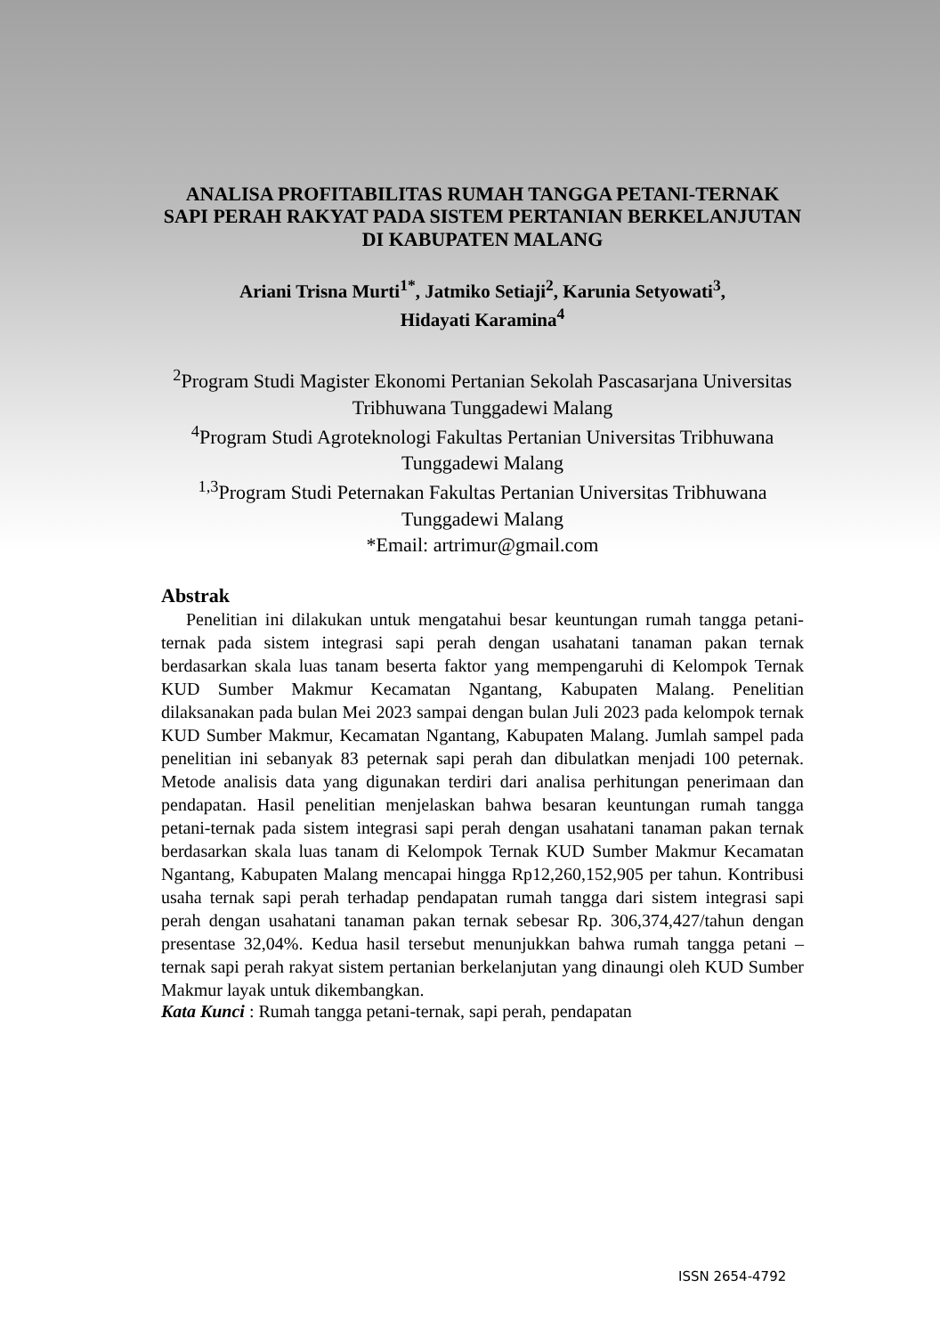ANALISA PROFITABILITAS RUMAH TANGGA PETANI-TERNAK SAPI PERAH RAKYAT PADA SISTEM PERTANIAN BERKELANJUTAN DI KABUPATEN MALANG
Ariani Trisna Murti<sup>1*</sup>, Jatmiko Setiaji<sup>2</sup>, Karunia Setyowati<sup>3</sup>,
Hidayati Karamina<sup>4</sup>
<sup>2</sup> Program Studi Magister Ekonomi Pertanian Sekolah Pascasarjana Universitas Tribhuwana Tunggadewi Malang
<sup>4</sup> Program Studi Agroteknologi Fakultas Pertanian Universitas Tribhuwana Tunggadewi Malang
<sup>1,3</sup>Program Studi Peternakan Fakultas Pertanian Universitas Tribhuwana Tunggadewi Malang
*Email: artrimur@gmail.com
Abstrak
Penelitian ini dilakukan untuk mengatahui besar keuntungan rumah tangga petani-ternak pada sistem integrasi sapi perah dengan usahatani tanaman pakan ternak berdasarkan skala luas tanam beserta faktor yang mempengaruhi di Kelompok Ternak KUD Sumber Makmur Kecamatan Ngantang, Kabupaten Malang. Penelitian dilaksanakan pada bulan Mei 2023 sampai dengan bulan Juli 2023 pada kelompok ternak KUD Sumber Makmur, Kecamatan Ngantang, Kabupaten Malang. Jumlah sampel pada penelitian ini sebanyak 83 peternak sapi perah dan dibulatkan menjadi 100 peternak. Metode analisis data yang digunakan terdiri dari analisa perhitungan penerimaan dan pendapatan. Hasil penelitian menjelaskan bahwa besaran keuntungan rumah tangga petani-ternak pada sistem integrasi sapi perah dengan usahatani tanaman pakan ternak berdasarkan skala luas tanam di Kelompok Ternak KUD Sumber Makmur Kecamatan Ngantang, Kabupaten Malang mencapai hingga Rp12,260,152,905 per tahun. Kontribusi usaha ternak sapi perah terhadap pendapatan rumah tangga dari sistem integrasi sapi perah dengan usahatani tanaman pakan ternak sebesar Rp. 306,374,427/tahun dengan presentase 32,04%. Kedua hasil tersebut menunjukkan bahwa rumah tangga petani – ternak sapi perah rakyat sistem pertanian berkelanjutan yang dinaungi oleh KUD Sumber Makmur layak untuk dikembangkan.
Kata Kunci : Rumah tangga petani-ternak, sapi perah, pendapatan
ISSN 2654-4792